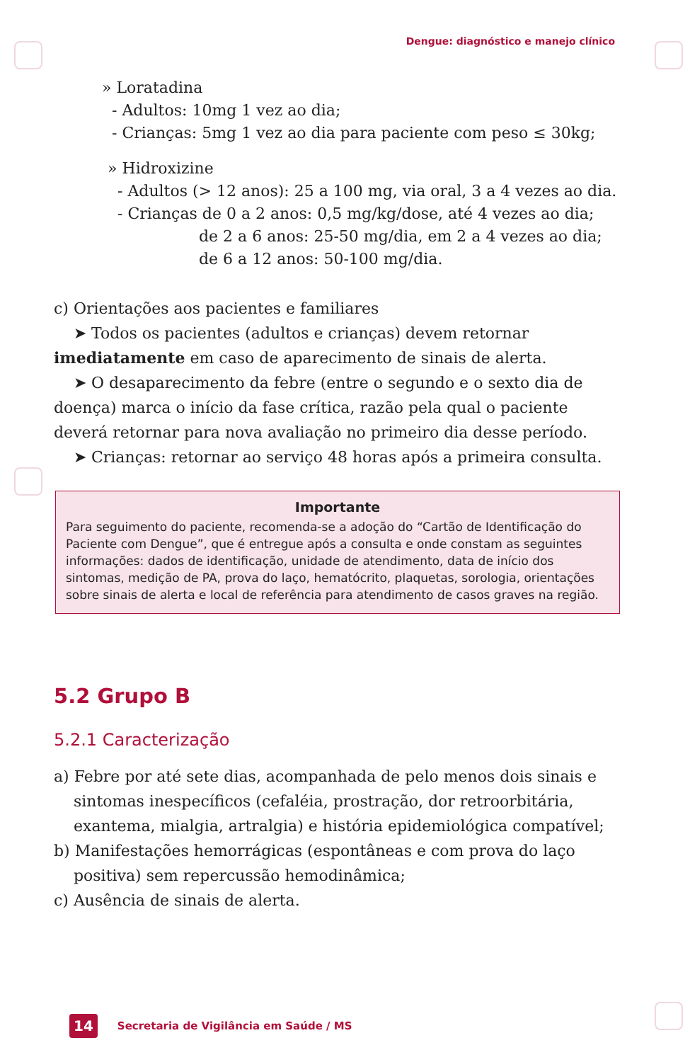Dengue: diagnóstico e manejo clínico
» Loratadina
- Adultos: 10mg 1 vez ao dia;
- Crianças: 5mg 1 vez ao dia para paciente com peso ≤ 30kg;
» Hidroxizine
- Adultos (> 12 anos): 25 a 100 mg, via oral, 3 a 4 vezes ao dia.
- Crianças de 0 a 2 anos: 0,5 mg/kg/dose, até 4 vezes ao dia;
de 2 a 6 anos: 25-50 mg/dia, em 2 a 4 vezes ao dia;
de 6 a 12 anos: 50-100 mg/dia.
c) Orientações aos pacientes e familiares
➤ Todos os pacientes (adultos e crianças) devem retornar imediatamente em caso de aparecimento de sinais de alerta.
➤ O desaparecimento da febre (entre o segundo e o sexto dia de doença) marca o início da fase crítica, razão pela qual o paciente deverá retornar para nova avaliação no primeiro dia desse período.
➤ Crianças: retornar ao serviço 48 horas após a primeira consulta.
Importante
Para seguimento do paciente, recomenda-se a adoção do “Cartão de Identificação do Paciente com Dengue”, que é entregue após a consulta e onde constam as seguintes informações: dados de identificação, unidade de atendimento, data de início dos sintomas, medição de PA, prova do laço, hematócrito, plaquetas, sorologia, orientações sobre sinais de alerta e local de referência para atendimento de casos graves na região.
5.2 Grupo B
5.2.1 Caracterização
a) Febre por até sete dias, acompanhada de pelo menos dois sinais e sintomas inespecíficos (cefaléia, prostração, dor retroorbitária, exantema, mialgia, artralgia) e história epidemiológica compatível;
b) Manifestações hemorrágicas (espontâneas e com prova do laço positiva) sem repercussão hemodinâmica;
c) Ausência de sinais de alerta.
14 Secretaria de Vigilância em Saúde / MS